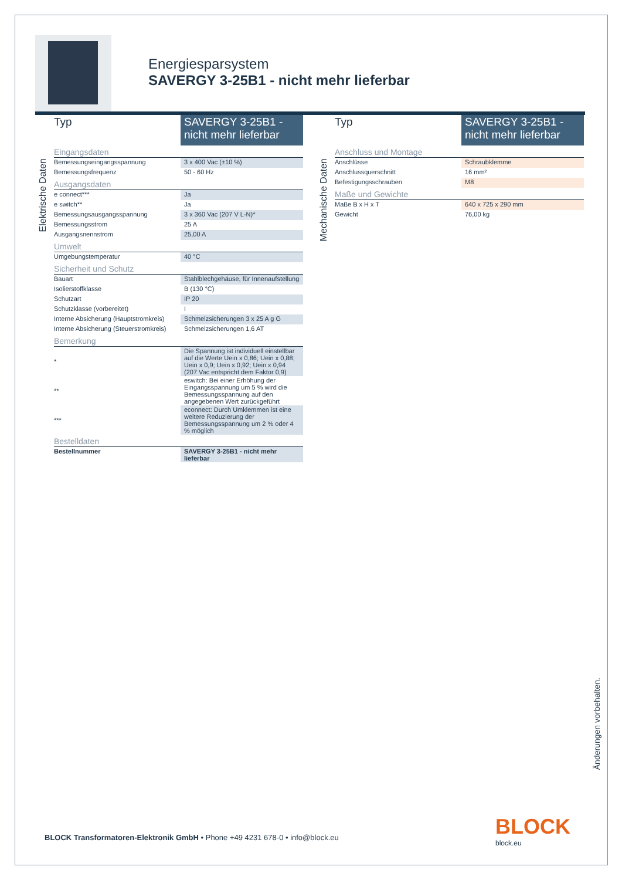Energiesparsystem
SAVERGY 3-25B1 - nicht mehr lieferbar
Elektrische Daten
| Typ | SAVERGY 3-25B1 - nicht mehr lieferbar |
| Eingangsdaten | |
| Bemessungseingangsspannung | 3 x 400 Vac (±10 %) |
| Bemessungsfrequenz | 50 - 60 Hz |
| Ausgangsdaten | |
| e connect*** | Ja |
| e switch** | Ja |
| Bemessungsausgangsspannung | 3 x 360 Vac (207 V L-N)* |
| Bemessungsstrom | 25 A |
| Ausgangsnennstrom | 25,00 A |
| Umwelt | |
| Umgebungstemperatur | 40 °C |
| Sicherheit und Schutz | |
| Bauart | Stahlblechgehäuse, für Innenaufstellung |
| Isolierstoffklasse | B (130 °C) |
| Schutzart | IP 20 |
| Schutzklasse (vorbereitet) | I |
| Interne Absicherung (Hauptstromkreis) | Schmelzsicherungen 3 x 25 A g G |
| Interne Absicherung (Steuerstromkreis) | Schmelzsicherungen 1,6 AT |
| Bemerkung | |
| * | Die Spannung ist individuell einstellbar auf die Werte Uein x 0,86; Uein x 0,88; Uein x 0,9; Uein x 0,92; Uein x 0,94 (207 Vac entspricht dem Faktor 0,9) |
| ** | eswitch: Bei einer Erhöhung der Eingangsspannung um 5 % wird die Bemessungsspannung auf den angegebenen Wert zurückgeführt |
| *** | econnect: Durch Umklemmen ist eine weitere Reduzierung der Bemessungsspannung um 2 % oder 4 % möglich |
| Bestelldaten | |
| Bestellnummer | SAVERGY 3-25B1 - nicht mehr lieferbar |
Mechanische Daten
| Typ | SAVERGY 3-25B1 - nicht mehr lieferbar |
| Anschluss und Montage | |
| Anschlüsse | Schraubklemme |
| Anschlussquerschnitt | 16 mm² |
| Befestigungsschrauben | M8 |
| Maße und Gewichte | |
| Maße B x H x T | 640 x 725 x 290 mm |
| Gewicht | 76,00 kg |
Änderungen vorbehalten.
BLOCK Transformatoren-Elektronik GmbH • Phone +49 4231 678-0 • info@block.eu
BLOCK
block.eu